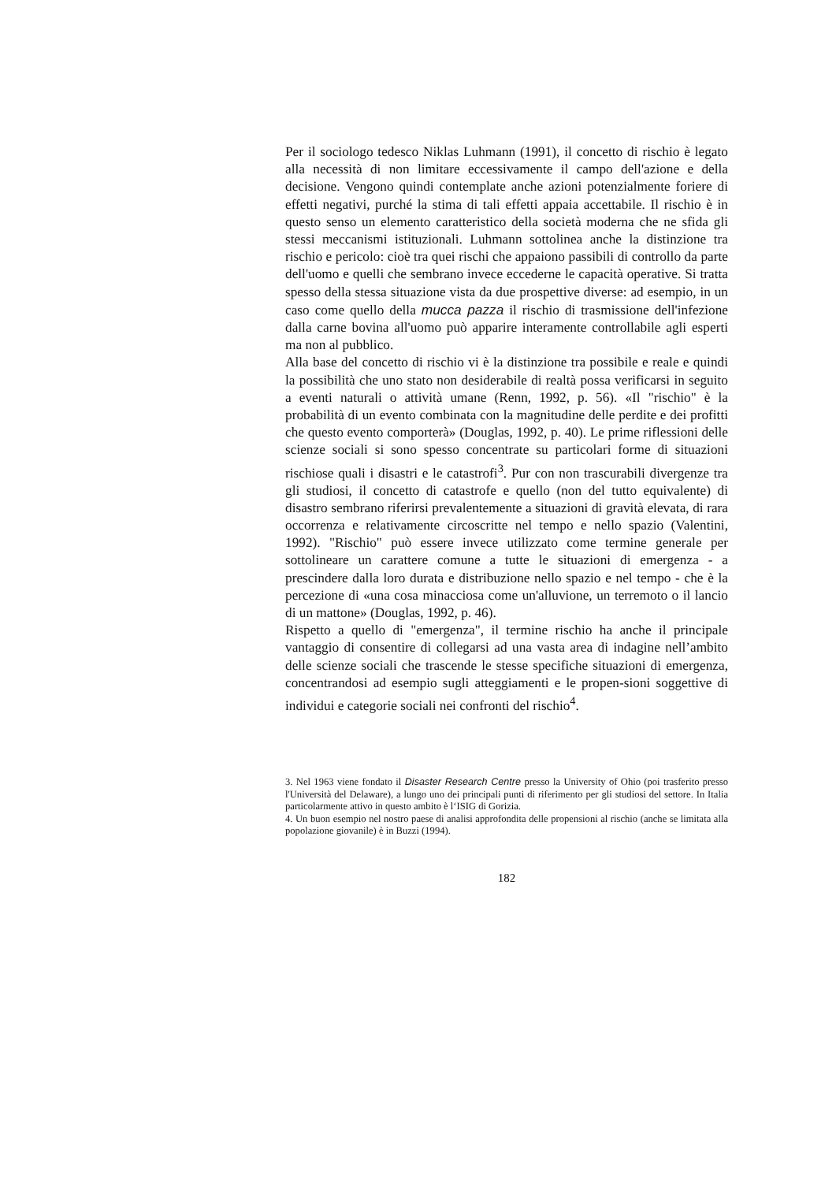Per il sociologo tedesco Niklas Luhmann (1991), il concetto di rischio è legato alla necessità di non limitare eccessivamente il campo dell'azione e della decisione. Vengono quindi contemplate anche azioni potenzialmente foriere di effetti negativi, purché la stima di tali effetti appaia accettabile. Il rischio è in questo senso un elemento caratteristico della società moderna che ne sfida gli stessi meccanismi istituzionali. Luhmann sottolinea anche la distinzione tra rischio e pericolo: cioè tra quei rischi che appaiono passibili di controllo da parte dell'uomo e quelli che sembrano invece eccederne le capacità operative. Si tratta spesso della stessa situazione vista da due prospettive diverse: ad esempio, in un caso come quello della mucca pazza il rischio di trasmissione dell'infezione dalla carne bovina all'uomo può apparire interamente controllabile agli esperti ma non al pubblico.
Alla base del concetto di rischio vi è la distinzione tra possibile e reale e quindi la possibilità che uno stato non desiderabile di realtà possa verificarsi in seguito a eventi naturali o attività umane (Renn, 1992, p. 56). «Il "rischio" è la probabilità di un evento combinata con la magnitudine delle perdite e dei profitti che questo evento comporterà» (Douglas, 1992, p. 40). Le prime riflessioni delle scienze sociali si sono spesso concentrate su particolari forme di situazioni rischiose quali i disastri e le catastrofi<sup>3</sup>. Pur con non trascurabili divergenze tra gli studiosi, il concetto di catastrofe e quello (non del tutto equivalente) di disastro sembrano riferirsi prevalentemente a situazioni di gravità elevata, di rara occorrenza e relativamente circoscritte nel tempo e nello spazio (Valentini, 1992). "Rischio" può essere invece utilizzato come termine generale per sottolineare un carattere comune a tutte le situazioni di emergenza - a prescindere dalla loro durata e distribuzione nello spazio e nel tempo - che è la percezione di «una cosa minacciosa come un'alluvione, un terremoto o il lancio di un mattone» (Douglas, 1992, p. 46).
Rispetto a quello di "emergenza", il termine rischio ha anche il principale vantaggio di consentire di collegarsi ad una vasta area di indagine nell’ambito delle scienze sociali che trascende le stesse specifiche situazioni di emergenza, concentrandosi ad esempio sugli atteggiamenti e le propen-sioni soggettive di individui e categorie sociali nei confronti del rischio<sup>4</sup>.
3. Nel 1963 viene fondato il Disaster Research Centre presso la University of Ohio (poi trasferito presso l'Università del Delaware), a lungo uno dei principali punti di riferimento per gli studiosi del settore. In Italia particolarmente attivo in questo ambito è l‘ISIG di Gorizia.
4. Un buon esempio nel nostro paese di analisi approfondita delle propensioni al rischio (anche se limitata alla popolazione giovanile) è in Buzzi (1994).
182